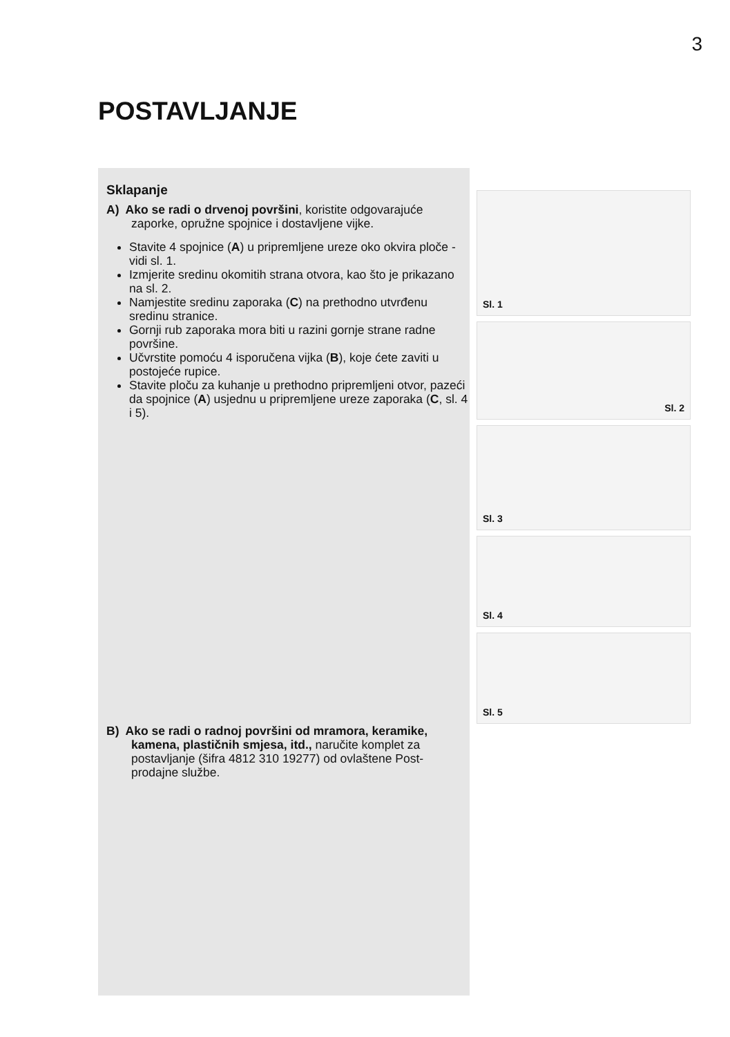3
POSTAVLJANJE
Sklapanje
A) Ako se radi o drvenoj površini, koristite odgovarajuće zaporke, opružne spojnice i dostavljene vijke.
Stavite 4 spojnice (A) u pripremljene ureze oko okvira ploče - vidi sl. 1.
Izmjerite sredinu okomitih strana otvora, kao što je prikazano na sl. 2.
Namjestite sredinu zaporaka (C) na prethodno utvrđenu sredinu stranice.
Gornji rub zaporaka mora biti u razini gornje strane radne površine.
Učvrstite pomoću 4 isporučena vijka (B), koje ćete zaviti u postojeće rupice.
Stavite ploču za kuhanje u prethodno pripremljeni otvor, pazeći da spojnice (A) usjednu u pripremljene ureze zaporaka (C, sl. 4 i 5).
B) Ako se radi o radnoj površini od mramora, keramike, kamena, plastičnih smjesa, itd., naručite komplet za postavljanje (šifra 4812 310 19277) od ovlaštene Post-prodajne službe.
Sl. 1
Sl. 2
Sl. 3
Sl. 4
Sl. 5